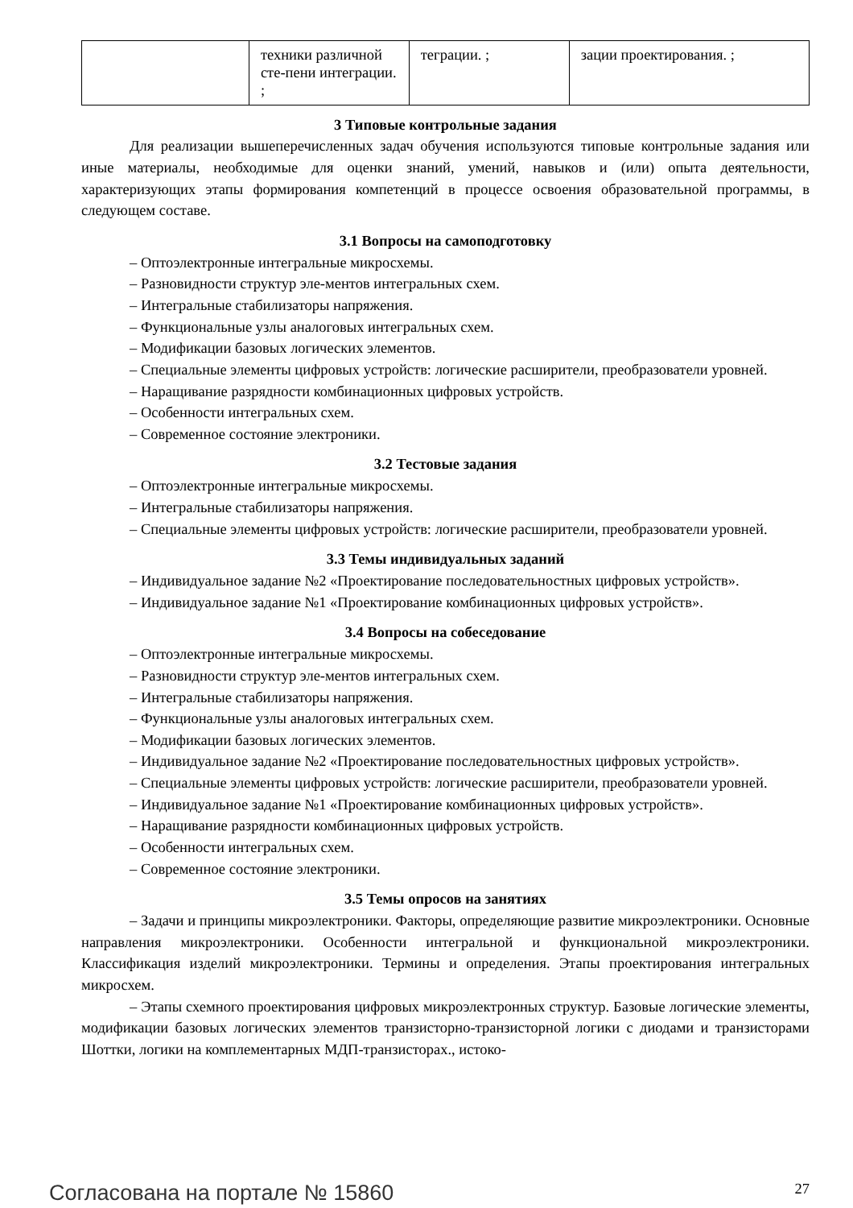| | техники различной сте-пени интеграции. ; | теграции. ; | зации проектирования. ; |
3 Типовые контрольные задания
Для реализации вышеперечисленных задач обучения используются типовые контрольные задания или иные материалы, необходимые для оценки знаний, умений, навыков и (или) опыта деятельности, характеризующих этапы формирования компетенций в процессе освоения образовательной программы, в следующем составе.
3.1 Вопросы на самоподготовку
– Оптоэлектронные интегральные микросхемы.
– Разновидности структур эле-ментов интегральных схем.
– Интегральные стабилизаторы напряжения.
– Функциональные узлы аналоговых интегральных схем.
– Модификации базовых логических элементов.
– Специальные элементы цифровых устройств: логические расширители, преобразователи уровней.
– Наращивание разрядности комбинационных цифровых устройств.
– Особенности интегральных схем.
– Современное состояние электроники.
3.2 Тестовые задания
– Оптоэлектронные интегральные микросхемы.
– Интегральные стабилизаторы напряжения.
– Специальные элементы цифровых устройств: логические расширители, преобразователи уровней.
3.3 Темы индивидуальных заданий
– Индивидуальное задание №2 «Проектирование последовательностных цифровых устройств».
– Индивидуальное задание №1 «Проектирование комбинационных цифровых устройств».
3.4 Вопросы на собеседование
– Оптоэлектронные интегральные микросхемы.
– Разновидности структур эле-ментов интегральных схем.
– Интегральные стабилизаторы напряжения.
– Функциональные узлы аналоговых интегральных схем.
– Модификации базовых логических элементов.
– Индивидуальное задание №2 «Проектирование последовательностных цифровых устройств».
– Специальные элементы цифровых устройств: логические расширители, преобразователи уровней.
– Индивидуальное задание №1 «Проектирование комбинационных цифровых устройств».
– Наращивание разрядности комбинационных цифровых устройств.
– Особенности интегральных схем.
– Современное состояние электроники.
3.5 Темы опросов на занятиях
– Задачи и принципы микроэлектроники. Факторы, определяющие развитие микроэлектроники. Основные направления микроэлектроники. Особенности интегральной и функциональной микроэлектроники. Классификация изделий микроэлектроники. Термины и определения. Этапы проектирования интегральных микросхем.
– Этапы схемного проектирования цифровых микроэлектронных структур. Базовые логические элементы, модификации базовых логических элементов транзисторно-транзисторной логики с диодами и транзисторами Шоттки, логики на комплементарных МДП-транзисторах., истоко-
Согласована на портале № 15860 27